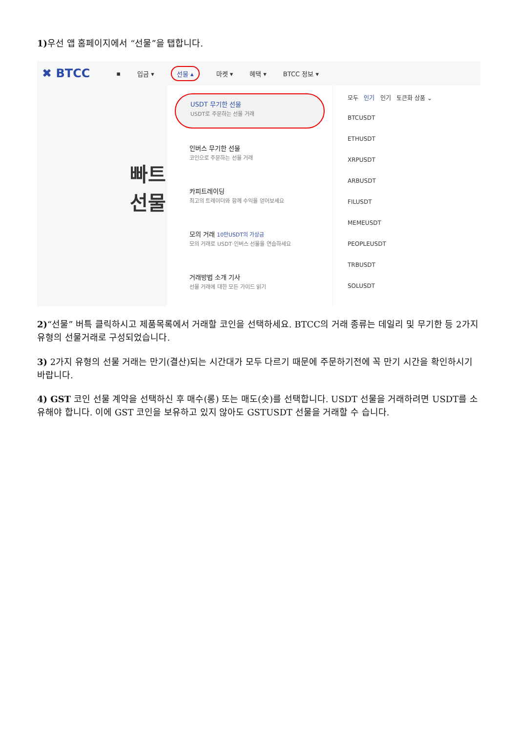1) 우선 앱 홈페이지에서 “선물”을 탭합니다.
✖ BTCC ▪ 입금 ▾ 선물 ▴ 마켓 ▾ 혜택 ▾ BTCC 정보 ▾
빠트 선물
USDT 무기한 선물
USDT로 주문하는 선물 거래
인버스 무기한 선물
코인으로 주문하는 선물 거래
카피트레이딩
최고의 트레이더와 함께 수익을 얻어보세요
모의 거래 10만USDT의 가상금
모의 거래로 USDT·인버스 선물을 연습하세요
거래방법 소개 기사
선물 거래에 대한 모든 가이드 읽기
모두 인기 인기 토큰화 상품 ⌄
BTCUSDT
ETHUSDT
XRPUSDT
ARBUSDT
FILUSDT
MEMEUSDT
PEOPLEUSDT
TRBUSDT
SOLUSDT
2)“선물” 버특 클릭하시고 제품목록에서 거래할 코인을 선택하세요. BTCC의 거래 종류는 데일리 및 무기한 등 2가지 유형의 선물거래로 구성되었습니다.
3) 2가지 유형의 선물 거래는 만기(결산)되는 시간대가 모두 다르기 때문에 주문하기전에 꼭 만기 시간을 확인하시기 바랍니다.
4) GST 코인 선물 계약을 선택하신 후 매수(롱) 또는 매도(숏)를 선택합니다. USDT 선물을 거래하려면 USDT를 소유해야 합니다. 이에 GST 코인을 보유하고 있지 않아도 GSTUSDT 선물을 거래할 수 습니다.